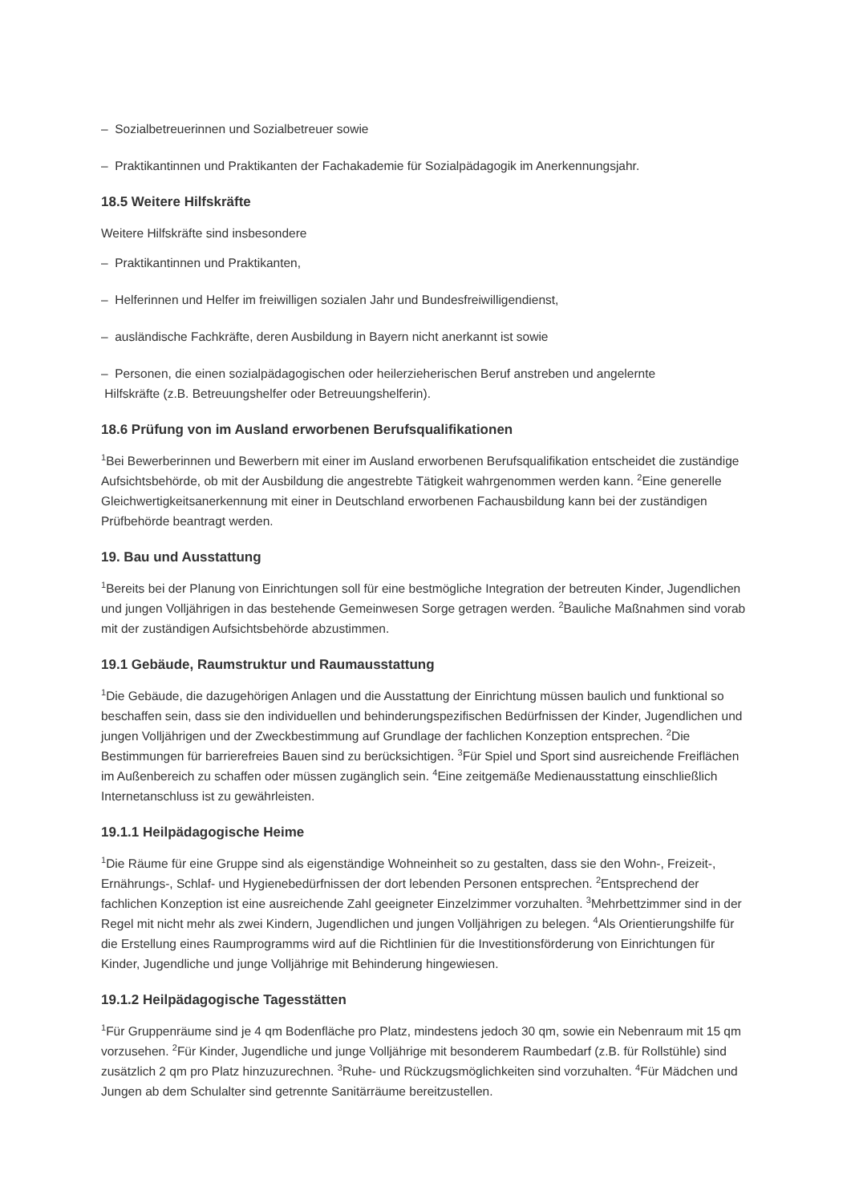– Sozialbetreuerinnen und Sozialbetreuer sowie
– Praktikantinnen und Praktikanten der Fachakademie für Sozialpädagogik im Anerkennungsjahr.
18.5 Weitere Hilfskräfte
Weitere Hilfskräfte sind insbesondere
– Praktikantinnen und Praktikanten,
– Helferinnen und Helfer im freiwilligen sozialen Jahr und Bundesfreiwilligendienst,
– ausländische Fachkräfte, deren Ausbildung in Bayern nicht anerkannt ist sowie
– Personen, die einen sozialpädagogischen oder heilerzieherischen Beruf anstreben und angelernte
Hilfskräfte (z.B. Betreuungshelfer oder Betreuungshelferin).
18.6 Prüfung von im Ausland erworbenen Berufsqualifikationen
<sup>1</sup> Bei Bewerberinnen und Bewerbern mit einer im Ausland erworbenen Berufsqualifikation entscheidet die zuständige Aufsichtsbehörde, ob mit der Ausbildung die angestrebte Tätigkeit wahrgenommen werden kann. <sup>2</sup>Eine generelle Gleichwertigkeitsanerkennung mit einer in Deutschland erworbenen Fachausbildung kann bei der zuständigen Prüfbehörde beantragt werden.
19. Bau und Ausstattung
<sup>1</sup> Bereits bei der Planung von Einrichtungen soll für eine bestmögliche Integration der betreuten Kinder, Jugendlichen und jungen Volljährigen in das bestehende Gemeinwesen Sorge getragen werden. <sup>2</sup>Bauliche Maßnahmen sind vorab mit der zuständigen Aufsichtsbehörde abzustimmen.
19.1 Gebäude, Raumstruktur und Raumausstattung
<sup>1</sup> Die Gebäude, die dazugehörigen Anlagen und die Ausstattung der Einrichtung müssen baulich und funktional so beschaffen sein, dass sie den individuellen und behinderungspezifischen Bedürfnissen der Kinder, Jugendlichen und jungen Volljährigen und der Zweckbestimmung auf Grundlage der fachlichen Konzeption entsprechen. <sup>2</sup>Die Bestimmungen für barrierefreies Bauen sind zu berücksichtigen. <sup>3</sup>Für Spiel und Sport sind ausreichende Freiflächen im Außenbereich zu schaffen oder müssen zugänglich sein. <sup>4</sup>Eine zeitgemäße Medienausstattung einschließlich Internetanschluss ist zu gewährleisten.
19.1.1 Heilpädagogische Heime
<sup>1</sup> Die Räume für eine Gruppe sind als eigenständige Wohneinheit so zu gestalten, dass sie den Wohn-, Freizeit-, Ernährungs-, Schlaf- und Hygienebedürfnissen der dort lebenden Personen entsprechen. <sup>2</sup>Entsprechend der fachlichen Konzeption ist eine ausreichende Zahl geeigneter Einzelzimmer vorzuhalten. <sup>3</sup>Mehrbettzimmer sind in der Regel mit nicht mehr als zwei Kindern, Jugendlichen und jungen Volljährigen zu belegen. <sup>4</sup>Als Orientierungshilfe für die Erstellung eines Raumprogramms wird auf die Richtlinien für die Investitionsförderung von Einrichtungen für Kinder, Jugendliche und junge Volljährige mit Behinderung hingewiesen.
19.1.2 Heilpädagogische Tagesstätten
<sup>1</sup> Für Gruppenräume sind je 4 qm Bodenfläche pro Platz, mindestens jedoch 30 qm, sowie ein Nebenraum mit 15 qm vorzusehen. <sup>2</sup>Für Kinder, Jugendliche und junge Volljährige mit besonderem Raumbedarf (z.B. für Rollstühle) sind zusätzlich 2 qm pro Platz hinzuzurechnen. <sup>3</sup>Ruhe- und Rückzugsmöglichkeiten sind vorzuhalten. <sup>4</sup>Für Mädchen und Jungen ab dem Schulalter sind getrennte Sanitärräume bereitzustellen.